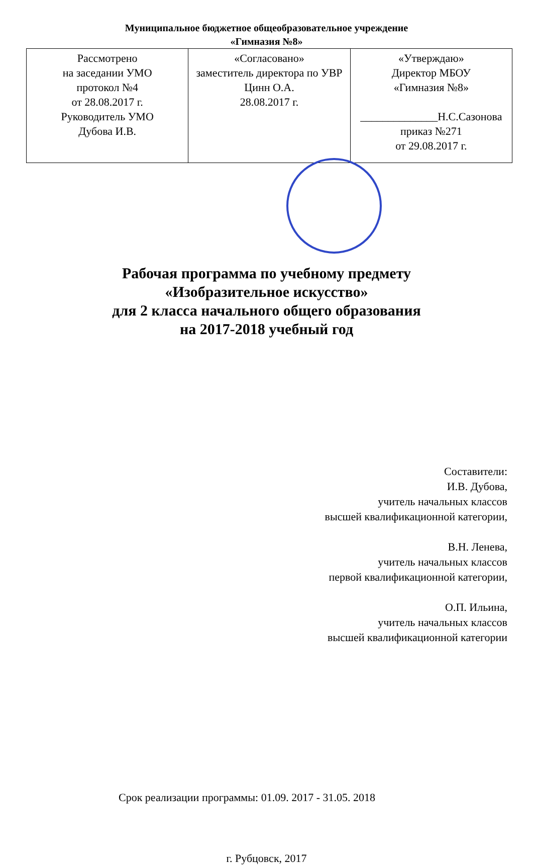Муниципальное бюджетное общеобразовательное учреждение
«Гимназия №8»
| Рассмотрено на заседании УМО протокол №4 от 28.08.2017 г. Руководитель УМО Дубова И.В. | «Согласовано» заместитель директора по УВР Цинн О.А. 28.08.2017 г. | «Утверждаю» Директор МБОУ «Гимназия №8» ______________Н.С.Сазонова приказ №271 от 29.08.2017 г. |
Рабочая программа по учебному предмету
«Изобразительное искусство»
для 2 класса начального общего образования
на 2017-2018 учебный год
Составители:
И.В. Дубова,
учитель начальных классов
высшей квалификационной категории,
В.Н. Ленева,
учитель начальных классов
первой квалификационной категории,
О.П. Ильина,
учитель начальных классов
высшей квалификационной категории
Срок реализации программы: 01.09. 2017 - 31.05. 2018
г. Рубцовск, 2017